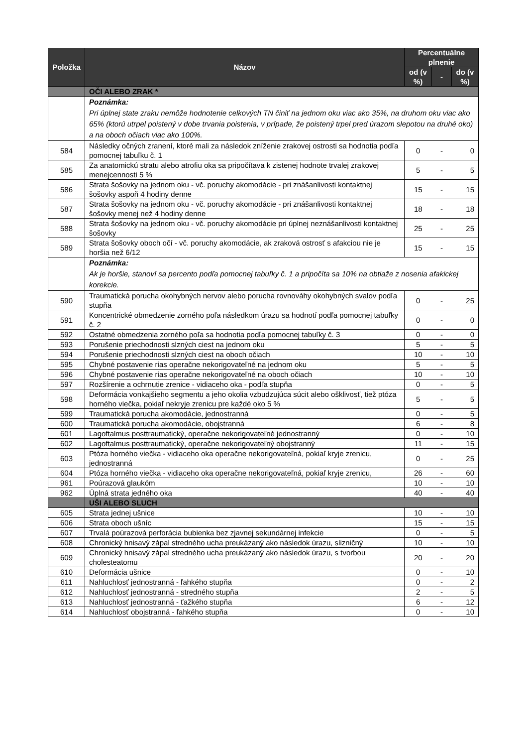| Položka | Názov | Percentuálne plnenie | | |
| --- | --- | --- | --- | --- |
| | | od (v %) | - | do (v %) |
| | OČI ALEBO ZRAK * | | | |
| | Poznámka: Pri úplnej state zraku nemôže hodnotenie celkových TN činiť na jednom oku viac ako 35%, na druhom oku viac ako 65% (ktorú utrpel poistený v dobe trvania poistenia, v prípade, že poistený trpel pred úrazom slepotou na druhé oko) a na oboch očiach viac ako 100%. | | | |
| 584 | Následky očných zranení, ktoré mali za následok zníženie zrakovej ostrosti sa hodnotia podľa pomocnej tabuľku č. 1 | 0 | - | 0 |
| 585 | Za anatomickú stratu alebo atrofiu oka sa pripočítava k zistenej hodnote trvalej zrakovej menejcennosti 5 % | 5 | - | 5 |
| 586 | Strata šošovky na jednom oku - vč. poruchy akomodácie - pri znášanlivosti kontaktnej šošovky aspoň 4 hodiny denne | 15 | - | 15 |
| 587 | Strata šošovky na jednom oku - vč. poruchy akomodácie - pri znášanlivosti kontaktnej šošovky menej než 4 hodiny denne | 18 | - | 18 |
| 588 | Strata šošovky na jednom oku - vč. poruchy akomodácie pri úplnej neznášanlivosti kontaktnej šošovky | 25 | - | 25 |
| 589 | Strata šošovky oboch očí - vč. poruchy akomodácie, ak zraková ostrosť s afakciou nie je horšia než 6/12 | 15 | - | 15 |
| | Poznámka: Ak je horšie, stanoví sa percento podľa pomocnej tabuľky č. 1 a pripočíta sa 10% na obtiaže z nosenia afakickej korekcie. | | | |
| 590 | Traumatická porucha okohybných nervov alebo porucha rovnováhy okohybných svalov podľa stupňa | 0 | - | 25 |
| 591 | Koncentrické obmedzenie zorného poľa následkom úrazu sa hodnotí podľa pomocnej tabuľky č. 2 | 0 | - | 0 |
| 592 | Ostatné obmedzenia zorného poľa sa hodnotia podľa pomocnej tabuľky č. 3 | 0 | - | 0 |
| 593 | Porušenie priechodnosti slzných ciest na jednom oku | 5 | - | 5 |
| 594 | Porušenie priechodnosti slzných ciest na oboch očiach | 10 | - | 10 |
| 595 | Chybné postavenie rias operačne nekorigovateľné na jednom oku | 5 | - | 5 |
| 596 | Chybné postavenie rias operačne nekorigovateľné na oboch očiach | 10 | - | 10 |
| 597 | Rozšírenie a ochrnutie zrenice - vidiaceho oka - podľa stupňa | 0 | - | 5 |
| 598 | Deformácia vonkajšieho segmentu a jeho okolia vzbudzujúca súcit alebo ošklivosť, tiež ptóza horného viečka, pokiaľ nekryje zrenicu pre každé oko 5 % | 5 | - | 5 |
| 599 | Traumatická porucha akomodácie, jednostranná | 0 | - | 5 |
| 600 | Traumatická porucha akomodácie, obojstranná | 6 | - | 8 |
| 601 | Lagoftalmus posttraumatický, operačne nekorigovateľné jednostranný | 0 | - | 10 |
| 602 | Lagoftalmus posttraumatický, operačne nekorigovateľný obojstranný | 11 | - | 15 |
| 603 | Ptóza horného viečka - vidiaceho oka operačne nekorigovateľná, pokiaľ kryje zrenicu, jednostranná | 0 | - | 25 |
| 604 | Ptóza horného viečka - vidiaceho oka operačne nekorigovateľná, pokiaľ kryje zrenicu, | 26 | - | 60 |
| 961 | Poúrazová glaukóm | 10 | - | 10 |
| 962 | Úplná strata jedného oka | 40 | - | 40 |
| | UŠI ALEBO SLUCH | | | |
| 605 | Strata jednej ušnice | 10 | - | 10 |
| 606 | Strata oboch ušníc | 15 | - | 15 |
| 607 | Trvalá poúrazová perforácia bubienka bez zjavnej sekundárnej infekcie | 0 | - | 5 |
| 608 | Chronický hnisavý zápal stredného ucha preukázaný ako následok úrazu, slizničný | 10 | - | 10 |
| 609 | Chronický hnisavý zápal stredného ucha preukázaný ako následok úrazu, s tvorbou cholesteatomu | 20 | - | 20 |
| 610 | Deformácia ušnice | 0 | - | 10 |
| 611 | Nahluchlosť jednostranná - ľahkého stupňa | 0 | - | 2 |
| 612 | Nahluchlosť jednostranná - stredného stupňa | 2 | - | 5 |
| 613 | Nahluchlosť jednostranná - ťažkého stupňa | 6 | - | 12 |
| 614 | Nahluchlosť obojstranná - ľahkého stupňa | 0 | - | 10 |